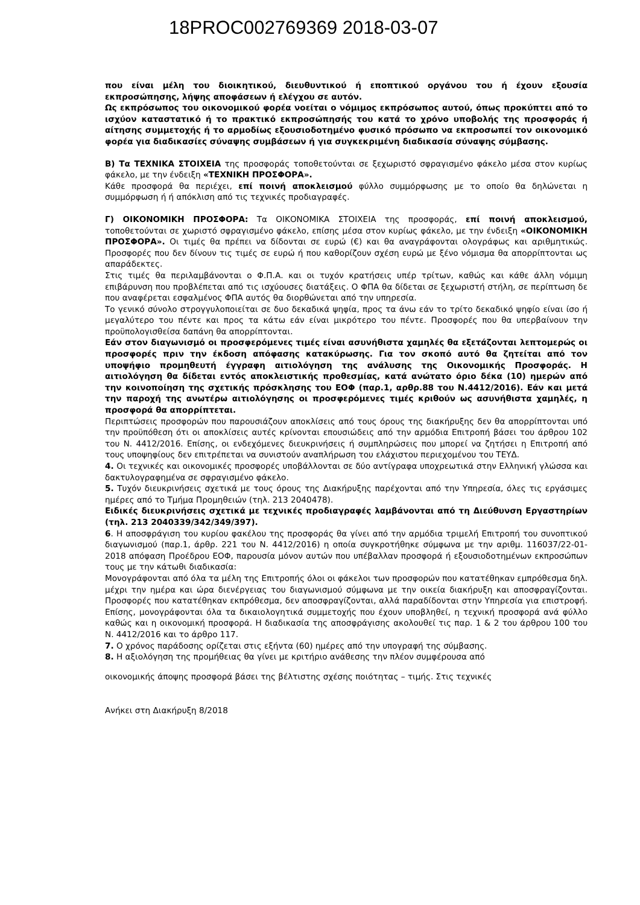18PROC002769369 2018-03-07
που είναι μέλη του διοικητικού, διευθυντικού ή εποπτικού οργάνου του ή έχουν εξουσία εκπροσώπησης, λήψης αποφάσεων ή ελέγχου σε αυτόν.
Ως εκπρόσωπος του οικονομικού φορέα νοείται ο νόμιμος εκπρόσωπος αυτού, όπως προκύπτει από το ισχύον καταστατικό ή το πρακτικό εκπροσώπησής του κατά το χρόνο υποβολής της προσφοράς ή αίτησης συμμετοχής ή το αρμοδίως εξουσιοδοτημένο φυσικό πρόσωπο να εκπροσωπεί τον οικονομικό φορέα για διαδικασίες σύναψης συμβάσεων ή για συγκεκριμένη διαδικασία σύναψης σύμβασης.
Β) Τα ΤΕΧΝΙΚΑ ΣΤΟΙΧΕΙΑ της προσφοράς τοποθετούνται σε ξεχωριστό σφραγισμένο φάκελο μέσα στον κυρίως φάκελο, με την ένδειξη «ΤΕΧΝΙΚΗ ΠΡΟΣΦΟΡΑ».
Κάθε προσφορά θα περιέχει, επί ποινή αποκλεισμού φύλλο συμμόρφωσης με το οποίο θα δηλώνεται η συμμόρφωση ή ή απόκλιση από τις τεχνικές προδιαγραφές.
Γ) ΟΙΚΟΝΟΜΙΚΗ ΠΡΟΣΦΟΡΑ: Τα ΟΙΚΟΝΟΜΙΚΑ ΣΤΟΙΧΕΙΑ της προσφοράς, επί ποινή αποκλεισμού, τοποθετούνται σε χωριστό σφραγισμένο φάκελο, επίσης μέσα στον κυρίως φάκελο, με την ένδειξη «ΟΙΚΟΝΟΜΙΚΗ ΠΡΟΣΦΟΡΑ». Οι τιμές θα πρέπει να δίδονται σε ευρώ (€) και θα αναγράφονται ολογράφως και αριθμητικώς. Προσφορές που δεν δίνουν τις τιμές σε ευρώ ή που καθορίζουν σχέση ευρώ με ξένο νόμισμα θα απορρίπτονται ως απαράδεκτες.
Στις τιμές θα περιλαμβάνονται ο Φ.Π.Α. και οι τυχόν κρατήσεις υπέρ τρίτων, καθώς και κάθε άλλη νόμιμη επιβάρυνση που προβλέπεται από τις ισχύουσες διατάξεις. Ο ΦΠΑ θα δίδεται σε ξεχωριστή στήλη, σε περίπτωση δε που αναφέρεται εσφαλμένος ΦΠΑ αυτός θα διορθώνεται από την υπηρεσία.
Το γενικό σύνολο στρογγυλοποιείται σε δυο δεκαδικά ψηφία, προς τα άνω εάν το τρίτο δεκαδικό ψηφίο είναι ίσο ή μεγαλύτερο του πέντε και προς τα κάτω εάν είναι μικρότερο του πέντε. Προσφορές που θα υπερβαίνουν την προϋπολογισθείσα δαπάνη θα απορρίπτονται.
Εάν στον διαγωνισμό οι προσφερόμενες τιμές είναι ασυνήθιστα χαμηλές θα εξετάζονται λεπτομερώς οι προσφορές πριν την έκδοση απόφασης κατακύρωσης. Για τον σκοπό αυτό θα ζητείται από τον υποψήφιο προμηθευτή έγγραφη αιτιολόγηση της ανάλυσης της Οικονομικής Προσφοράς. Η αιτιολόγηση θα δίδεται εντός αποκλειστικής προθεσμίας, κατά ανώτατο όριο δέκα (10) ημερών από την κοινοποίηση της σχετικής πρόσκλησης του ΕΟΦ (παρ.1, αρθρ.88 του Ν.4412/2016). Εάν και μετά την παροχή της ανωτέρω αιτιολόγησης οι προσφερόμενες τιμές κριθούν ως ασυνήθιστα χαμηλές, η προσφορά θα απορρίπτεται.
Περιπτώσεις προσφορών που παρουσιάζουν αποκλίσεις από τους όρους της διακήρυξης δεν θα απορρίπτονται υπό την προϋπόθεση ότι οι αποκλίσεις αυτές κρίνονται επουσιώδεις από την αρμόδια Επιτροπή βάσει του άρθρου 102 του Ν. 4412/2016. Επίσης, οι ενδεχόμενες διευκρινήσεις ή συμπληρώσεις που μπορεί να ζητήσει η Επιτροπή από τους υποψηφίους δεν επιτρέπεται να συνιστούν αναπλήρωση του ελάχιστου περιεχομένου του ΤΕΥΔ.
4. Οι τεχνικές και οικονομικές προσφορές υποβάλλονται σε δύο αντίγραφα υποχρεωτικά στην Ελληνική γλώσσα και δακτυλογραφημένα σε σφραγισμένο φάκελο.
5. Τυχόν διευκρινήσεις σχετικά με τους όρους της Διακήρυξης παρέχονται από την Υπηρεσία, όλες τις εργάσιμες ημέρες από το Τμήμα Προμηθειών (τηλ. 213 2040478).
Ειδικές διευκρινήσεις σχετικά με τεχνικές προδιαγραφές λαμβάνονται από τη Διεύθυνση Εργαστηρίων (τηλ. 213 2040339/342/349/397).
6. Η αποσφράγιση του κυρίου φακέλου της προσφοράς θα γίνει από την αρμόδια τριμελή Επιτροπή του συνοπτικού διαγωνισμού (παρ.1, άρθρ. 221 του Ν. 4412/2016) η οποία συγκροτήθηκε σύμφωνα με την αριθμ. 116037/22-01-2018 απόφαση Προέδρου ΕΟΦ, παρουσία μόνον αυτών που υπέβαλλαν προσφορά ή εξουσιοδοτημένων εκπροσώπων τους με την κάτωθι διαδικασία:
Μονογράφονται από όλα τα μέλη της Επιτροπής όλοι οι φάκελοι των προσφορών που κατατέθηκαν εμπρόθεσμα δηλ. μέχρι την ημέρα και ώρα διενέργειας του διαγωνισμού σύμφωνα με την οικεία διακήρυξη και αποσφραγίζονται. Προσφορές που κατατέθηκαν εκπρόθεσμα, δεν αποσφραγίζονται, αλλά παραδίδονται στην Υπηρεσία για επιστροφή. Επίσης, μονογράφονται όλα τα δικαιολογητικά συμμετοχής που έχουν υποβληθεί, η τεχνική προσφορά ανά φύλλο καθώς και η οικονομική προσφορά. Η διαδικασία της αποσφράγισης ακολουθεί τις παρ. 1 & 2 του άρθρου 100 του Ν. 4412/2016 και το άρθρο 117.
7. Ο χρόνος παράδοσης ορίζεται στις εξήντα (60) ημέρες από την υπογραφή της σύμβασης.
8. Η αξιολόγηση της προμήθειας θα γίνει με κριτήριο ανάθεσης την πλέον συμφέρουσα από
οικονομικής άποψης προσφορά βάσει της βέλτιστης σχέσης ποιότητας – τιμής. Στις τεχνικές
Ανήκει στη Διακήρυξη 8/2018